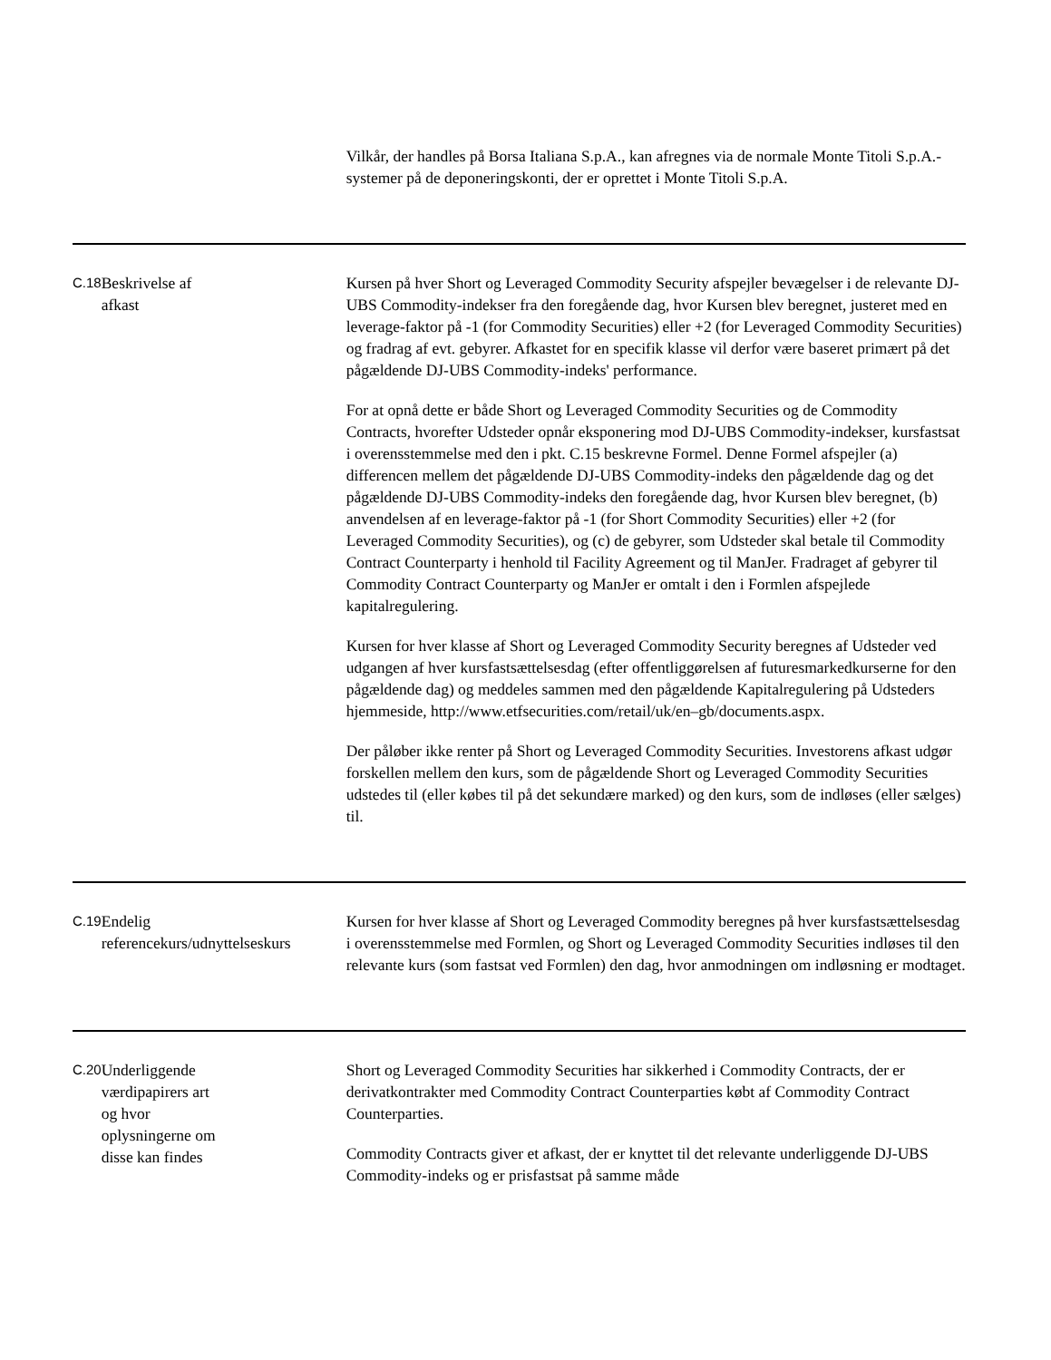| | | Vilkår, der handles på Borsa Italiana S.p.A., kan afregnes via de normale Monte Titoli S.p.A.-systemer på de deponeringskonti, der er oprettet i Monte Titoli S.p.A. |
| C.18 | Beskrivelse af afkast | Kursen på hver Short og Leveraged Commodity Security afspejler bevægelser i de relevante DJ-UBS Commodity-indekser fra den foregående dag, hvor Kursen blev beregnet, justeret med en leverage-faktor på -1 (for Commodity Securities) eller +2 (for Leveraged Commodity Securities) og fradrag af evt. gebyrer. Afkastet for en specifik klasse vil derfor være baseret primært på det pågældende DJ-UBS Commodity-indeks' performance. For at opnå dette er både Short og Leveraged Commodity Securities og de Commodity Contracts, hvorefter Udsteder opnår eksponering mod DJ-UBS Commodity-indekser, kursfastsat i overensstemmelse med den i pkt. C.15 beskrevne Formel. Denne Formel afspejler (a) differencen mellem det pågældende DJ-UBS Commodity-indeks den pågældende dag og det pågældende DJ-UBS Commodity-indeks den foregående dag, hvor Kursen blev beregnet, (b) anvendelsen af en leverage-faktor på -1 (for Short Commodity Securities) eller +2 (for Leveraged Commodity Securities), og (c) de gebyrer, som Udsteder skal betale til Commodity Contract Counterparty i henhold til Facility Agreement og til ManJer. Fradraget af gebyrer til Commodity Contract Counterparty og ManJer er omtalt i den i Formlen afspejlede kapitalregulering. Kursen for hver klasse af Short og Leveraged Commodity Security beregnes af Udsteder ved udgangen af hver kursfastsættelsesdag (efter offentliggørelsen af futuresmarkedkurserne for den pågældende dag) og meddeles sammen med den pågældende Kapitalregulering på Udsteders hjemmeside, http://www.etfsecurities.com/retail/uk/en–gb/documents.aspx. Der påløber ikke renter på Short og Leveraged Commodity Securities. Investorens afkast udgør forskellen mellem den kurs, som de pågældende Short og Leveraged Commodity Securities udstedes til (eller købes til på det sekundære marked) og den kurs, som de indløses (eller sælges) til. |
| C.19 | Endelig referencekurs/udnyttelseskurs | Kursen for hver klasse af Short og Leveraged Commodity beregnes på hver kursfastsættelsesdag i overensstemmelse med Formlen, og Short og Leveraged Commodity Securities indløses til den relevante kurs (som fastsat ved Formlen) den dag, hvor anmodningen om indløsning er modtaget. |
| C.20 | Underliggende værdipapirers art og hvor oplysningerne om disse kan findes | Short og Leveraged Commodity Securities har sikkerhed i Commodity Contracts, der er derivatkontrakter med Commodity Contract Counterparties købt af Commodity Contract Counterparties. Commodity Contracts giver et afkast, der er knyttet til det relevante underliggende DJ-UBS Commodity-indeks og er prisfastsat på samme måde |